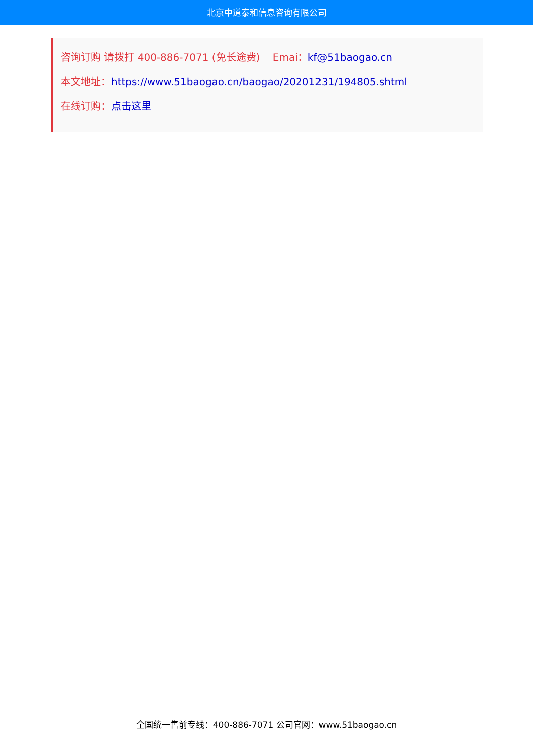北京中道泰和信息咨询有限公司
咨询订购 请拨打 400-886-7071 (免长途费) Emai：kf@51baogao.cn
本文地址：https://www.51baogao.cn/baogao/20201231/194805.shtml
在线订购：点击这里
全国统一售前专线：400-886-7071 公司官网：www.51baogao.cn